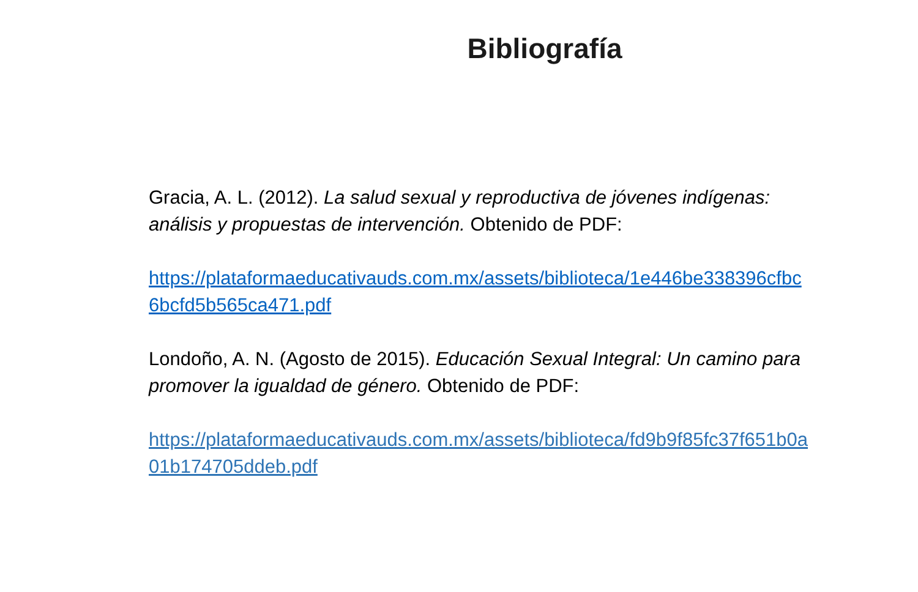Bibliografía
Gracia, A. L. (2012). La salud sexual y reproductiva de jóvenes indígenas: análisis y propuestas de intervención. Obtenido de PDF:
https://plataformaeducativauds.com.mx/assets/biblioteca/1e446be338396cfbc6bcfd5b565ca471.pdf
Londoño, A. N. (Agosto de 2015). Educación Sexual Integral: Un camino para promover la igualdad de género. Obtenido de PDF:
https://plataformaeducativauds.com.mx/assets/biblioteca/fd9b9f85fc37f651b0a01b174705ddeb.pdf